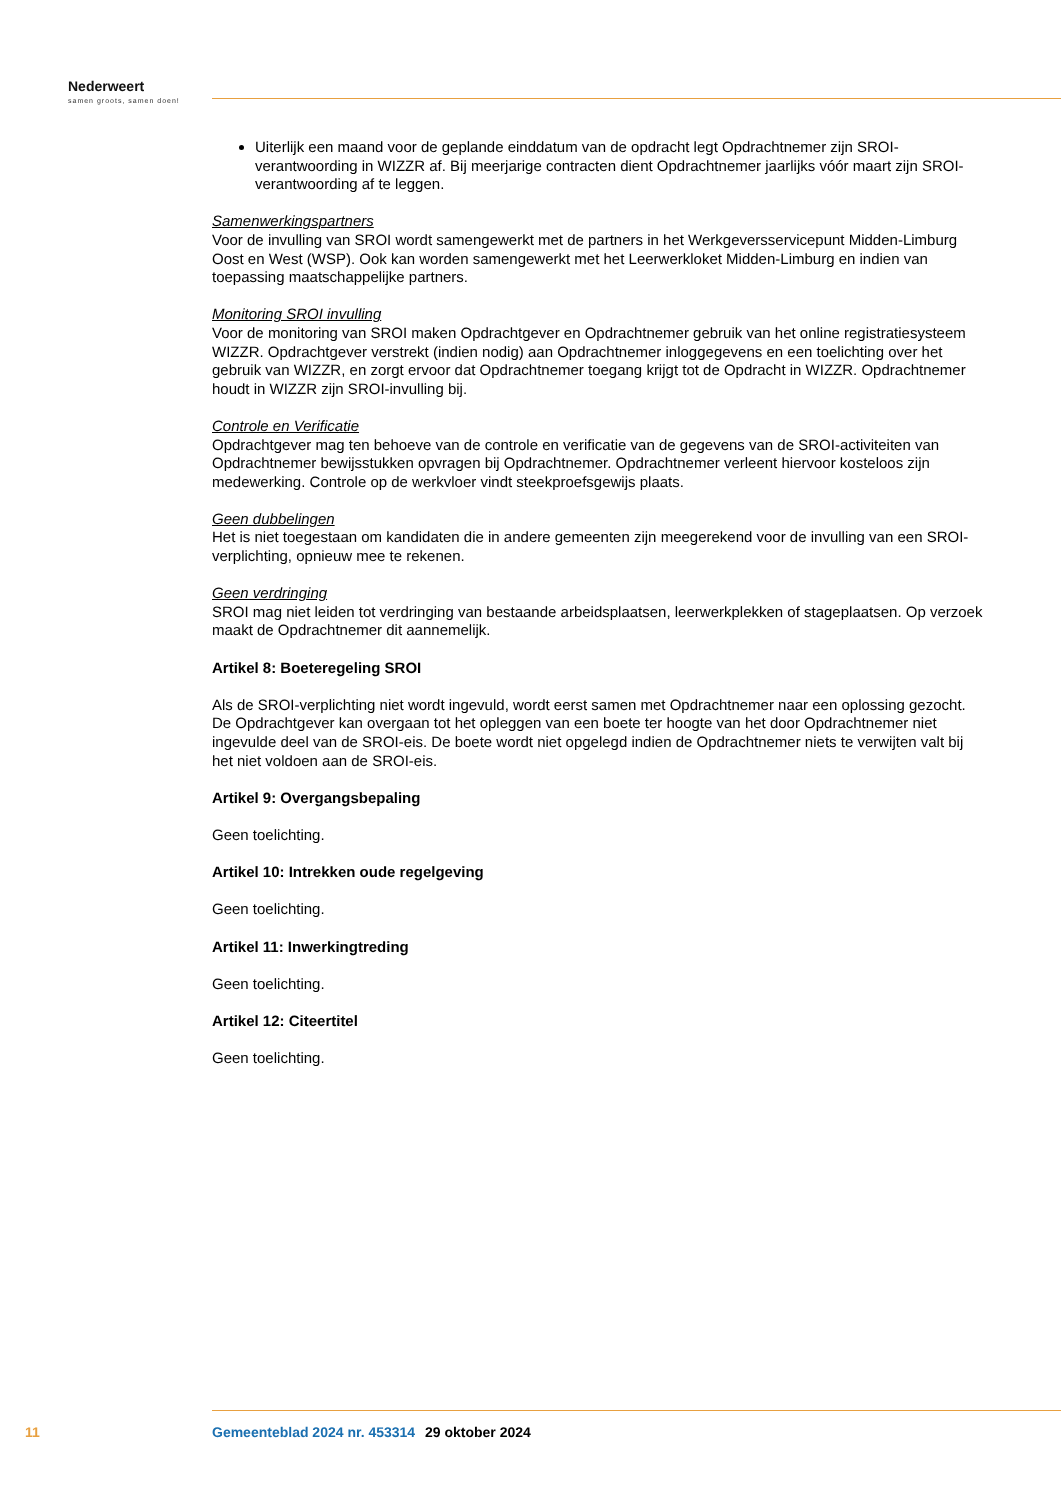Nederweert
samen groots, samen doen!
Uiterlijk een maand voor de geplande einddatum van de opdracht legt Opdrachtnemer zijn SROI-verantwoording in WIZZR af. Bij meerjarige contracten dient Opdrachtnemer jaarlijks vóór maart zijn SROI-verantwoording af te leggen.
Samenwerkingspartners
Voor de invulling van SROI wordt samengewerkt met de partners in het Werkgeversservicepunt Midden-Limburg Oost en West (WSP). Ook kan worden samengewerkt met het Leerwerkloket Midden-Limburg en indien van toepassing maatschappelijke partners.
Monitoring SROI invulling
Voor de monitoring van SROI maken Opdrachtgever en Opdrachtnemer gebruik van het online registratiesysteem WIZZR. Opdrachtgever verstrekt (indien nodig) aan Opdrachtnemer inloggegevens en een toelichting over het gebruik van WIZZR, en zorgt ervoor dat Opdrachtnemer toegang krijgt tot de Opdracht in WIZZR. Opdrachtnemer houdt in WIZZR zijn SROI-invulling bij.
Controle en Verificatie
Opdrachtgever mag ten behoeve van de controle en verificatie van de gegevens van de SROI-activiteiten van Opdrachtnemer bewijsstukken opvragen bij Opdrachtnemer. Opdrachtnemer verleent hiervoor kosteloos zijn medewerking. Controle op de werkvloer vindt steekproefsgewijs plaats.
Geen dubbelingen
Het is niet toegestaan om kandidaten die in andere gemeenten zijn meegerekend voor de invulling van een SROI-verplichting, opnieuw mee te rekenen.
Geen verdringing
SROI mag niet leiden tot verdringing van bestaande arbeidsplaatsen, leerwerkplekken of stageplaatsen. Op verzoek maakt de Opdrachtnemer dit aannemelijk.
Artikel 8: Boeteregeling SROI
Als de SROI-verplichting niet wordt ingevuld, wordt eerst samen met Opdrachtnemer naar een oplossing gezocht. De Opdrachtgever kan overgaan tot het opleggen van een boete ter hoogte van het door Opdrachtnemer niet ingevulde deel van de SROI-eis. De boete wordt niet opgelegd indien de Opdrachtnemer niets te verwijten valt bij het niet voldoen aan de SROI-eis.
Artikel 9: Overgangsbepaling
Geen toelichting.
Artikel 10: Intrekken oude regelgeving
Geen toelichting.
Artikel 11: Inwerkingtreding
Geen toelichting.
Artikel 12: Citeertitel
Geen toelichting.
11 Gemeenteblad 2024 nr. 453314 29 oktober 2024